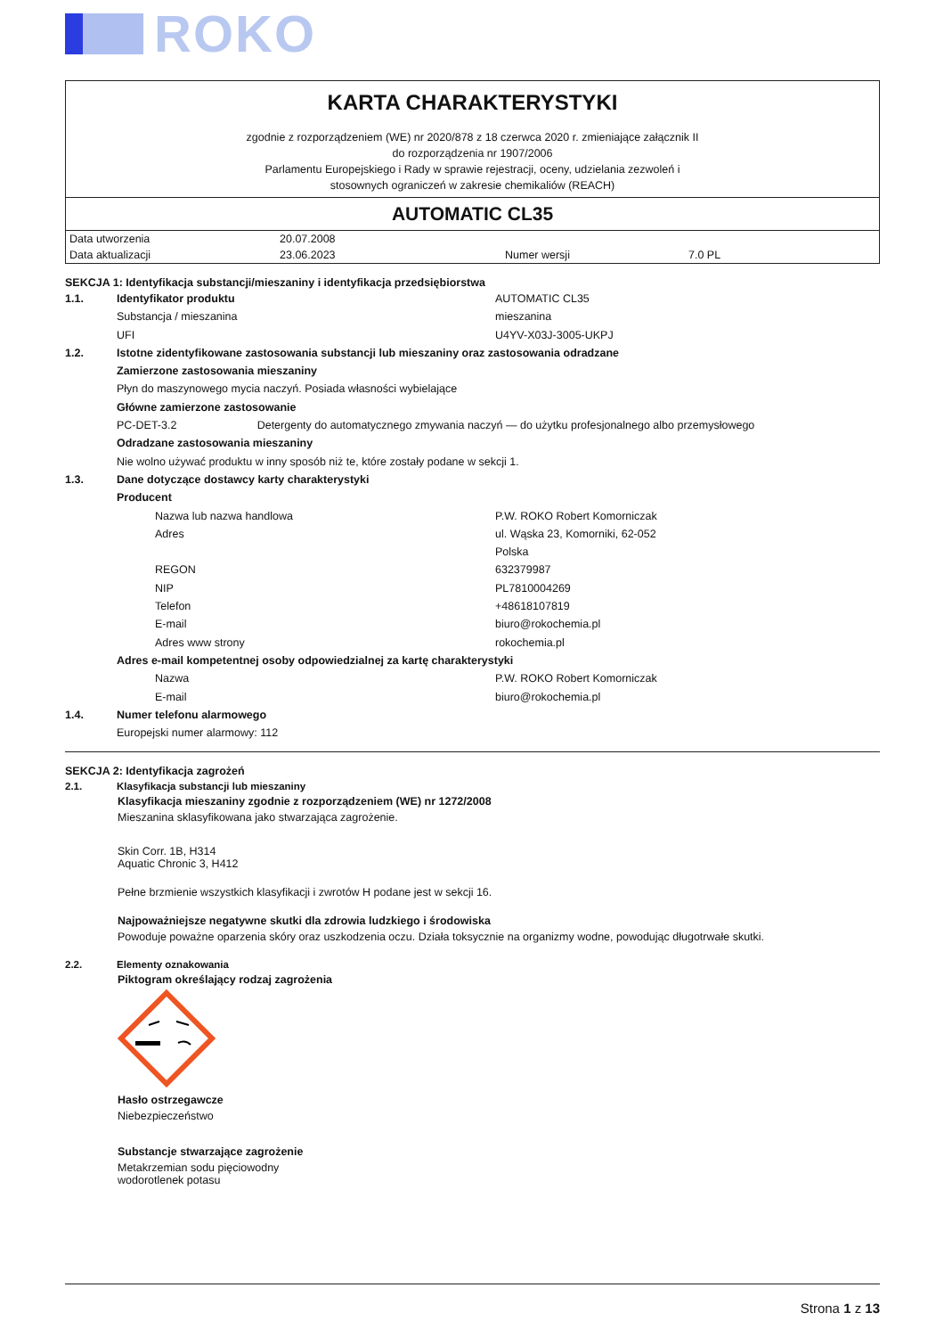ROKO
KARTA CHARAKTERYSTYKI
zgodnie z rozporządzeniem (WE) nr 2020/878 z 18 czerwca 2020 r. zmieniające załącznik II
do rozporządzenia nr 1907/2006
Parlamentu Europejskiego i Rady w sprawie rejestracji, oceny, udzielania zezwoleń i
stosownych ograniczeń w zakresie chemikaliów (REACH)
AUTOMATIC CL35
| Data utworzenia | 20.07.2008 | | |
| Data aktualizacji | 23.06.2023 | Numer wersji | 7.0 PL |
SEKCJA 1: Identyfikacja substancji/mieszaniny i identyfikacja przedsiębiorstwa
| 1.1. | Identyfikator produktu | AUTOMATIC CL35 |
| | Substancja / mieszanina | mieszanina |
| | UFI | U4YV-X03J-3005-UKPJ |
| 1.2. | Istotne zidentyfikowane zastosowania substancji lub mieszaniny oraz zastosowania odradzane | |
| | Zamierzone zastosowania mieszaniny | |
| | Płyn do maszynowego mycia naczyń. Posiada własności wybielające | |
| | Główne zamierzone zastosowanie | |
| | PC-DET-3.2 Detergenty do automatycznego zmywania naczyń — do użytku profesjonalnego albo przemysłowego | |
| | Odradzane zastosowania mieszaniny | |
| | Nie wolno używać produktu w inny sposób niż te, które zostały podane w sekcji 1. | |
| 1.3. | Dane dotyczące dostawcy karty charakterystyki | |
| | Producent | |
| | Nazwa lub nazwa handlowa | P.W. ROKO Robert Komorniczak |
| | Adres | ul. Wąska 23, Komorniki, 62-052 |
| | | Polska |
| | REGON | 632379987 |
| | NIP | PL7810004269 |
| | Telefon | +48618107819 |
| | E-mail | biuro@rokochemia.pl |
| | Adres www strony | rokochemia.pl |
| | Adres e-mail kompetentnej osoby odpowiedzialnej za kartę charakterystyki | |
| | Nazwa | P.W. ROKO Robert Komorniczak |
| | E-mail | biuro@rokochemia.pl |
| 1.4. | Numer telefonu alarmowego | |
| | Europejski numer alarmowy: 112 | |
SEKCJA 2: Identyfikacja zagrożeń
2.1. Klasyfikacja substancji lub mieszaniny
Klasyfikacja mieszaniny zgodnie z rozporządzeniem (WE) nr 1272/2008
Mieszanina sklasyfikowana jako stwarzająca zagrożenie.
Skin Corr. 1B, H314
Aquatic Chronic 3, H412
Pełne brzmienie wszystkich klasyfikacji i zwrotów H podane jest w sekcji 16.
Najpoważniejsze negatywne skutki dla zdrowia ludzkiego i środowiska
Powoduje poważne oparzenia skóry oraz uszkodzenia oczu. Działa toksycznie na organizmy wodne, powodując długotrwałe skutki.
2.2. Elementy oznakowania
Piktogram określający rodzaj zagrożenia
Hasło ostrzegawcze
Niebezpieczeństwo
Substancje stwarzające zagrożenie
Metakrzemian sodu pięciowodny
wodorotlenek potasu
Strona 1 z 13